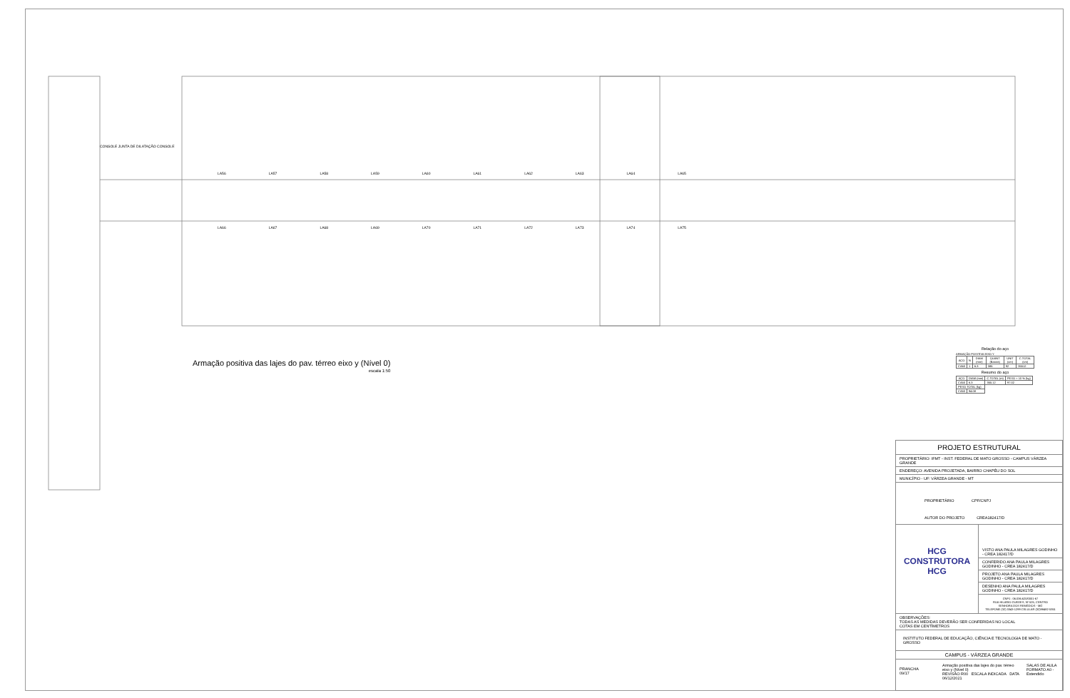LA56 LA57 LA58 LA59 LA60 LA61 LA62 LA63 LA64 LA65
LA66 LA67 LA68 LA69 LA70 LA71 LA72 LA73 LA74 LA75
CONSOLE JUNTA DE DILATAÇÃO CONSOLE
Armação positiva das lajes do pav. térreo eixo y (Nível 0)
escala 1:50
Relação do aço
ARMAÇÃO POSITIVA EIXO Y
| AÇO | N | DIAM (mm) | QUANT (Barras) | UNIT (cm) | C.TOTAL (cm) |
| --- | --- | --- | --- | --- | --- |
| CA60 | 1 | 6.3 | 386 | 92 | 35512 |
Resumo do aço
| AÇO | DIAM (mm) | C.TOTAL (m) | PESO + 10 % (kg) |
| --- | --- | --- | --- |
| CA50 | 6.3 | 355.12 | 97.02 |
| PESO TOTAL (kg) | | | |
| CA50 | 94.08 | | |
PROJETO ESTRUTURAL
PROPRIETÁRIO: IFMT - INST. FEDERAL DE MATO GROSSO - CAMPUS VÁRZEA GRANDE
ENDEREÇO: AVENIDA PROJETADA, BAIRRO CHAPÉU DO SOL
MUNICÍPIO - UF: VÁRZEA GRANDE - MT
PROPRIETÁRIO CPF/CNPJ
AUTOR DO PROJETO CREA182417/D
HCG
CONSTRUTORA HCG
VISTO ANA PAULA MILAGRES GODINHO - CREA 182417/D
CONFERIDO ANA PAULA MILAGRES GODINHO - CREA 182417/D
PROJETO ANA PAULA MILAGRES GODINHO - CREA 182417/D
DESENHO ANA PAULA MILAGRES GODINHO - CREA 182417/D
CNPJ : 06.036.620/0001-67
RUA HILARIO GUEDES, Nº 525, CENTRO
SENHORA DOS REMÉDIOS - MG
TELEFONE (32) 3343-1299 CELULAR (32)98482-5351
OBSERVAÇÕES:
TODAS AS MEDIDAS DEVERÃO SER CONFERIDAS NO LOCAL
COTAS EM CENTÍMETROS
INSTITUTO FEDERAL DE EDUCAÇÃO, CIÊNCIA E TECNOLOGIA DE MATO - GROSSO
CAMPUS - VÁRZEA GRANDE
PRANCHA
09/17
Armação positiva das lajes do pav. térreo eixo y (Nível 0)
REVISÃO R00 ESCALA INDICADA DATA 06/12/2021
SALAS DE AULA
FORMATO A0 - Estendido